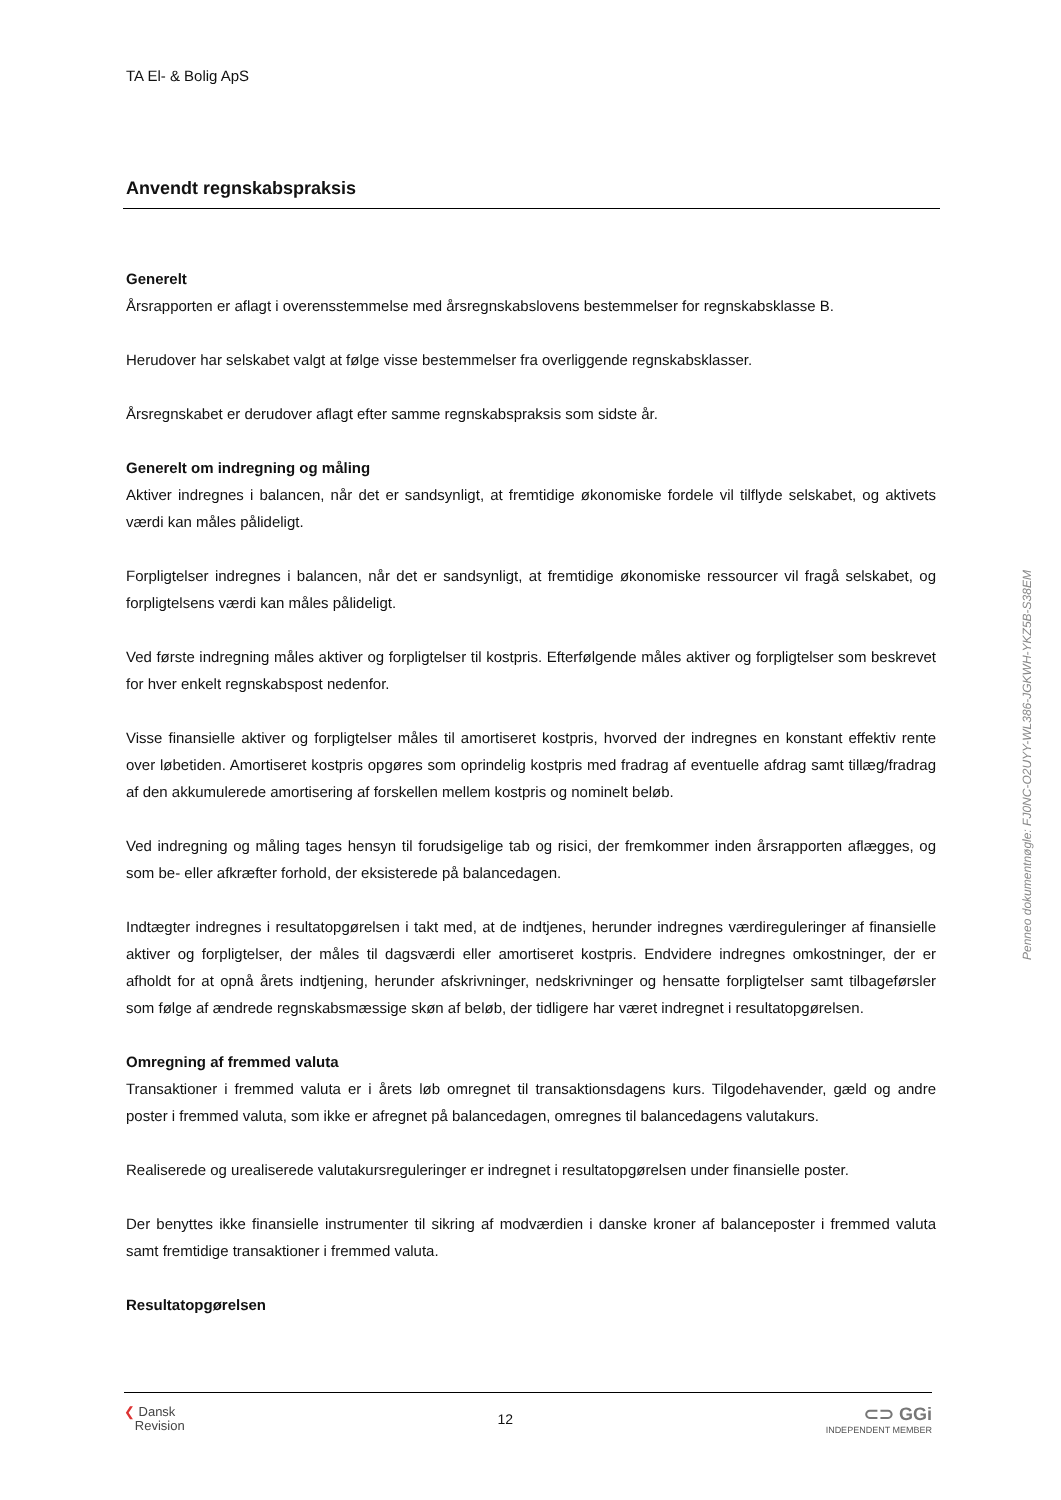TA El- & Bolig ApS
Anvendt regnskabspraksis
Generelt
Årsrapporten er aflagt i overensstemmelse med årsregnskabslovens bestemmelser for regnskabsklasse B.
Herudover har selskabet valgt at følge visse bestemmelser fra overliggende regnskabsklasser.
Årsregnskabet er derudover aflagt efter samme regnskabspraksis som sidste år.
Generelt om indregning og måling
Aktiver indregnes i balancen, når det er sandsynligt, at fremtidige økonomiske fordele vil tilflyde selskabet, og aktivets værdi kan måles pålideligt.
Forpligtelser indregnes i balancen, når det er sandsynligt, at fremtidige økonomiske ressourcer vil fragå selskabet, og forpligtelsens værdi kan måles pålideligt.
Ved første indregning måles aktiver og forpligtelser til kostpris. Efterfølgende måles aktiver og forpligtelser som beskrevet for hver enkelt regnskabspost nedenfor.
Visse finansielle aktiver og forpligtelser måles til amortiseret kostpris, hvorved der indregnes en konstant effektiv rente over løbetiden. Amortiseret kostpris opgøres som oprindelig kostpris med fradrag af eventuelle afdrag samt tillæg/fradrag af den akkumulerede amortisering af forskellen mellem kostpris og nominelt beløb.
Ved indregning og måling tages hensyn til forudsigelige tab og risici, der fremkommer inden årsrapporten aflægges, og som be- eller afkræfter forhold, der eksisterede på balancedagen.
Indtægter indregnes i resultatopgørelsen i takt med, at de indtjenes, herunder indregnes værdireguleringer af finansielle aktiver og forpligtelser, der måles til dagsværdi eller amortiseret kostpris. Endvidere indregnes omkostninger, der er afholdt for at opnå årets indtjening, herunder afskrivninger, nedskrivninger og hensatte forpligtelser samt tilbageførsler som følge af ændrede regnskabsmæssige skøn af beløb, der tidligere har været indregnet i resultatopgørelsen.
Omregning af fremmed valuta
Transaktioner i fremmed valuta er i årets løb omregnet til transaktionsdagens kurs. Tilgodehavender, gæld og andre poster i fremmed valuta, som ikke er afregnet på balancedagen, omregnes til balancedagens valutakurs.
Realiserede og urealiserede valutakursreguleringer er indregnet i resultatopgørelsen under finansielle poster.
Der benyttes ikke finansielle instrumenter til sikring af modværdien i danske kroner af balanceposter i fremmed valuta samt fremtidige transaktioner i fremmed valuta.
Resultatopgørelsen
Penneo dokumentnøgle: FJ0NC-O2UYY-WL386-JGKWH-YKZ5B-S38EM
❮ Dansk
Revision
12
⊂⊃ GGi
INDEPENDENT MEMBER